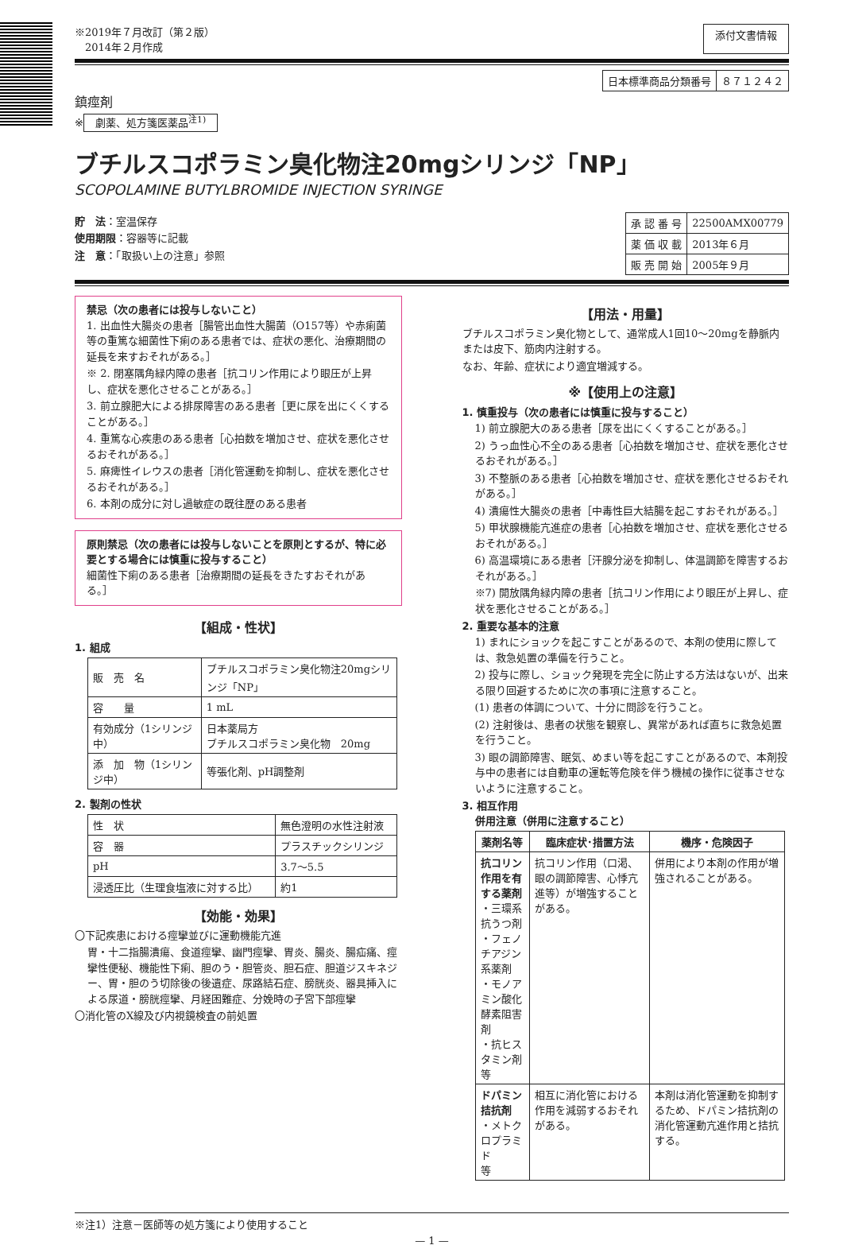※2019年７月改訂（第２版）
　2014年２月作成
添付文書情報
| 日本標準商品分類番号 | ８７１２４２ |
鎮痙剤
※ 劇薬、処方箋医薬品<sup>注1)</sup>
ブチルスコポラミン臭化物注20mgシリンジ「NP」
SCOPOLAMINE BUTYLBROMIDE INJECTION SYRINGE
貯　法：室温保存
使用期限：容器等に記載
注　意：「取扱い上の注意」参照
| 承 認 番 号 | 22500AMX00779 |
| 薬 価 収 載 | 2013年６月 |
| 販 売 開 始 | 2005年９月 |
禁忌（次の患者には投与しないこと）
1. 出血性大腸炎の患者［腸管出血性大腸菌（O157等）や赤痢菌等の重篤な細菌性下痢のある患者では、症状の悪化、治療期間の延長を来すおそれがある。］
※ 2. 閉塞隅角緑内障の患者［抗コリン作用により眼圧が上昇し、症状を悪化させることがある。］
3. 前立腺肥大による排尿障害のある患者［更に尿を出にくくすることがある。］
4. 重篤な心疾患のある患者［心拍数を増加させ、症状を悪化させるおそれがある。］
5. 麻痺性イレウスの患者［消化管運動を抑制し、症状を悪化させるおそれがある。］
6. 本剤の成分に対し過敏症の既往歴のある患者
原則禁忌（次の患者には投与しないことを原則とするが、特に必要とする場合には慎重に投与すること）
細菌性下痢のある患者［治療期間の延長をきたすおそれがある。］
【組成・性状】
1. 組成
| 販 売 名 | ブチルスコポラミン臭化物注20mgシリンジ「NP」 |
| 容 量 | 1 mL |
| 有効成分（1シリンジ中） | 日本薬局方 ブチルスコポラミン臭化物 20mg |
| 添 加 物（1シリンジ中） | 等張化剤、pH調整剤 |
2. 製剤の性状
| 性 状 | 無色澄明の水性注射液 |
| 容 器 | プラスチックシリンジ |
| pH | 3.7〜5.5 |
| 浸透圧比（生理食塩液に対する比） | 約1 |
【効能・効果】
〇下記疾患における痙攣並びに運動機能亢進
胃・十二指腸潰瘍、食道痙攣、幽門痙攣、胃炎、腸炎、腸疝痛、痙攣性便秘、機能性下痢、胆のう・胆管炎、胆石症、胆道ジスキネジー、胃・胆のう切除後の後遺症、尿路結石症、膀胱炎、器具挿入による尿道・膀胱痙攣、月経困難症、分娩時の子宮下部痙攣
〇消化管のX線及び内視鏡検査の前処置
【用法・用量】
ブチルスコポラミン臭化物として、通常成人1回10〜20mgを静脈内または皮下、筋肉内注射する。
なお、年齢、症状により適宜増減する。
※【使用上の注意】
1. 慎重投与（次の患者には慎重に投与すること）
1) 前立腺肥大のある患者［尿を出にくくすることがある。］
2) うっ血性心不全のある患者［心拍数を増加させ、症状を悪化させるおそれがある。］
3) 不整脈のある患者［心拍数を増加させ、症状を悪化させるおそれがある。］
4) 潰瘍性大腸炎の患者［中毒性巨大結腸を起こすおそれがある。］
5) 甲状腺機能亢進症の患者［心拍数を増加させ、症状を悪化させるおそれがある。］
6) 高温環境にある患者［汗腺分泌を抑制し、体温調節を障害するおそれがある。］
※7) 開放隅角緑内障の患者［抗コリン作用により眼圧が上昇し、症状を悪化させることがある。］
2. 重要な基本的注意
1) まれにショックを起こすことがあるので、本剤の使用に際しては、救急処置の準備を行うこと。
2) 投与に際し、ショック発現を完全に防止する方法はないが、出来る限り回避するために次の事項に注意すること。
(1) 患者の体調について、十分に問診を行うこと。
(2) 注射後は、患者の状態を観察し、異常があれば直ちに救急処置を行うこと。
3) 眼の調節障害、眠気、めまい等を起こすことがあるので、本剤投与中の患者には自動車の運転等危険を伴う機械の操作に従事させないように注意すること。
3. 相互作用
併用注意（併用に注意すること）
| 薬剤名等 | 臨床症状･措置方法 | 機序・危険因子 |
| --- | --- | --- |
| 抗コリン作用を有する薬剤 ・三環系抗うつ剤 ・フェノチアジン系薬剤 ・モノアミン酸化酵素阻害剤 ・抗ヒスタミン剤 等 | 抗コリン作用（口渇、眼の調節障害、心悸亢進等）が増強することがある。 | 併用により本剤の作用が増強されることがある。 |
| ドパミン拮抗剤 ・メトクロプラミド 等 | 相互に消化管における作用を減弱するおそれがある。 | 本剤は消化管運動を抑制するため、ドパミン拮抗剤の消化管運動亢進作用と拮抗する。 |
※注1）注意－医師等の処方箋により使用すること
— 1 —